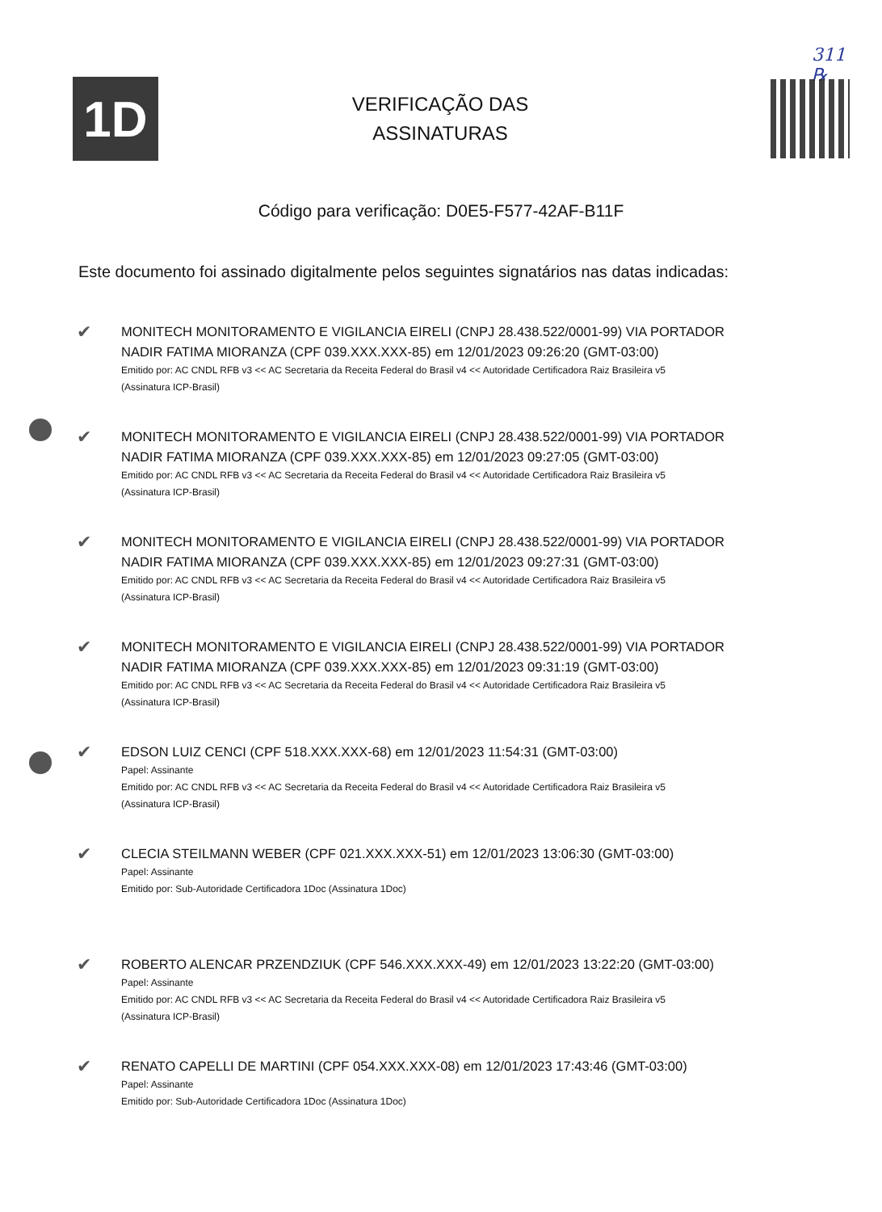311
℞
1D
VERIFICAÇÃO DAS
ASSINATURAS
Código para verificação: D0E5-F577-42AF-B11F
Este documento foi assinado digitalmente pelos seguintes signatários nas datas indicadas:
✔
MONITECH MONITORAMENTO E VIGILANCIA EIRELI (CNPJ 28.438.522/0001-99) VIA PORTADOR
NADIR FATIMA MIORANZA (CPF 039.XXX.XXX-85) em 12/01/2023 09:26:20 (GMT-03:00)
Emitido por: AC CNDL RFB v3 << AC Secretaria da Receita Federal do Brasil v4 << Autoridade Certificadora Raiz Brasileira v5
(Assinatura ICP-Brasil)
✔
MONITECH MONITORAMENTO E VIGILANCIA EIRELI (CNPJ 28.438.522/0001-99) VIA PORTADOR
NADIR FATIMA MIORANZA (CPF 039.XXX.XXX-85) em 12/01/2023 09:27:05 (GMT-03:00)
Emitido por: AC CNDL RFB v3 << AC Secretaria da Receita Federal do Brasil v4 << Autoridade Certificadora Raiz Brasileira v5
(Assinatura ICP-Brasil)
✔
MONITECH MONITORAMENTO E VIGILANCIA EIRELI (CNPJ 28.438.522/0001-99) VIA PORTADOR
NADIR FATIMA MIORANZA (CPF 039.XXX.XXX-85) em 12/01/2023 09:27:31 (GMT-03:00)
Emitido por: AC CNDL RFB v3 << AC Secretaria da Receita Federal do Brasil v4 << Autoridade Certificadora Raiz Brasileira v5
(Assinatura ICP-Brasil)
✔
MONITECH MONITORAMENTO E VIGILANCIA EIRELI (CNPJ 28.438.522/0001-99) VIA PORTADOR
NADIR FATIMA MIORANZA (CPF 039.XXX.XXX-85) em 12/01/2023 09:31:19 (GMT-03:00)
Emitido por: AC CNDL RFB v3 << AC Secretaria da Receita Federal do Brasil v4 << Autoridade Certificadora Raiz Brasileira v5
(Assinatura ICP-Brasil)
✔
EDSON LUIZ CENCI (CPF 518.XXX.XXX-68) em 12/01/2023 11:54:31 (GMT-03:00)
Papel: Assinante
Emitido por: AC CNDL RFB v3 << AC Secretaria da Receita Federal do Brasil v4 << Autoridade Certificadora Raiz Brasileira v5
(Assinatura ICP-Brasil)
✔
CLECIA STEILMANN WEBER (CPF 021.XXX.XXX-51) em 12/01/2023 13:06:30 (GMT-03:00)
Papel: Assinante
Emitido por: Sub-Autoridade Certificadora 1Doc (Assinatura 1Doc)
✔
ROBERTO ALENCAR PRZENDZIUK (CPF 546.XXX.XXX-49) em 12/01/2023 13:22:20 (GMT-03:00)
Papel: Assinante
Emitido por: AC CNDL RFB v3 << AC Secretaria da Receita Federal do Brasil v4 << Autoridade Certificadora Raiz Brasileira v5
(Assinatura ICP-Brasil)
✔
RENATO CAPELLI DE MARTINI (CPF 054.XXX.XXX-08) em 12/01/2023 17:43:46 (GMT-03:00)
Papel: Assinante
Emitido por: Sub-Autoridade Certificadora 1Doc (Assinatura 1Doc)